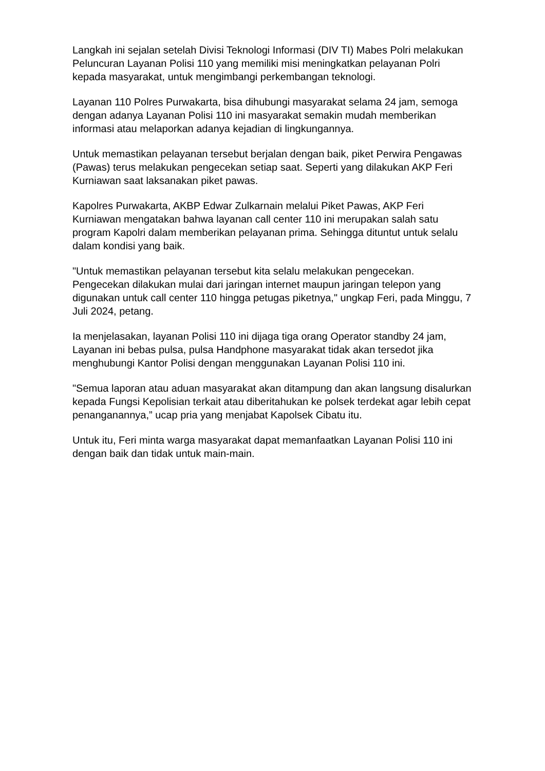Langkah ini sejalan setelah Divisi Teknologi Informasi (DIV TI) Mabes Polri melakukan Peluncuran Layanan Polisi 110 yang memiliki misi meningkatkan pelayanan Polri kepada masyarakat, untuk mengimbangi perkembangan teknologi.
Layanan 110 Polres Purwakarta, bisa dihubungi masyarakat selama 24 jam, semoga dengan adanya Layanan Polisi 110 ini masyarakat semakin mudah memberikan informasi atau melaporkan adanya kejadian di lingkungannya.
Untuk memastikan pelayanan tersebut berjalan dengan baik, piket Perwira Pengawas (Pawas) terus melakukan pengecekan setiap saat. Seperti yang dilakukan AKP Feri Kurniawan saat laksanakan piket pawas.
Kapolres Purwakarta, AKBP Edwar Zulkarnain melalui Piket Pawas, AKP Feri Kurniawan mengatakan bahwa layanan call center 110 ini merupakan salah satu program Kapolri dalam memberikan pelayanan prima. Sehingga dituntut untuk selalu dalam kondisi yang baik.
"Untuk memastikan pelayanan tersebut kita selalu melakukan pengecekan. Pengecekan dilakukan mulai dari jaringan internet maupun jaringan telepon yang digunakan untuk call center 110 hingga petugas piketnya," ungkap Feri, pada Minggu, 7 Juli 2024, petang.
Ia menjelasakan, layanan Polisi 110 ini dijaga tiga orang Operator standby 24 jam, Layanan ini bebas pulsa, pulsa Handphone masyarakat tidak akan tersedot jika menghubungi Kantor Polisi dengan menggunakan Layanan Polisi 110 ini.
"Semua laporan atau aduan masyarakat akan ditampung dan akan langsung disalurkan kepada Fungsi Kepolisian terkait atau diberitahukan ke polsek terdekat agar lebih cepat penanganannya,” ucap pria yang menjabat Kapolsek Cibatu itu.
Untuk itu, Feri minta warga masyarakat dapat memanfaatkan Layanan Polisi 110 ini dengan baik dan tidak untuk main-main.